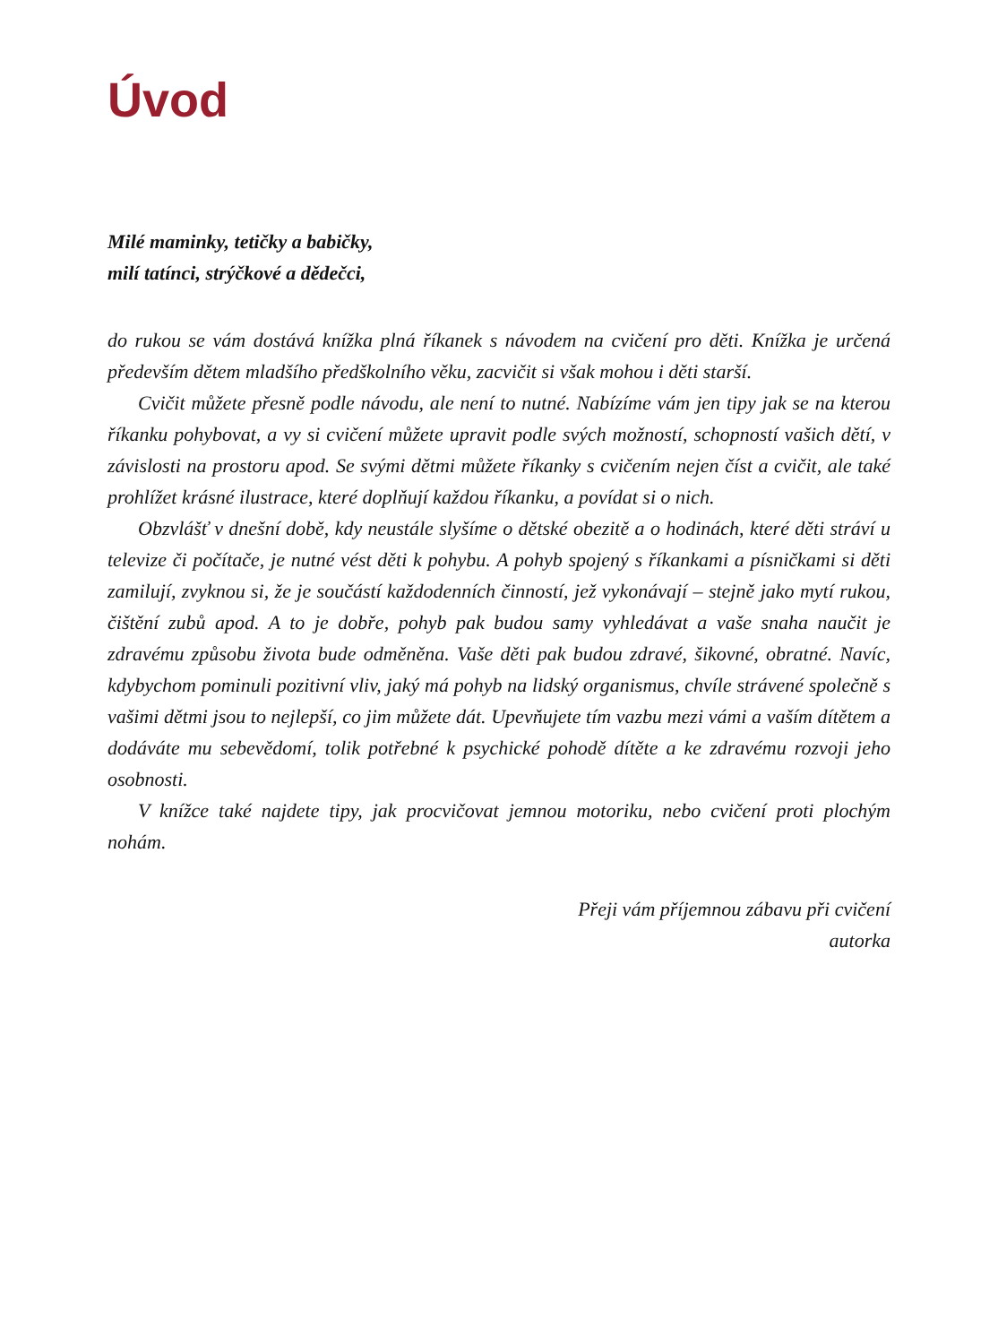Úvod
Milé maminky, tetičky a babičky,
milí tatínci, strýčkové a dědečci,
do rukou se vám dostává knížka plná říkanek s návodem na cvičení pro děti. Knížka je určená především dětem mladšího předškolního věku, zacvičit si však mohou i děti starší.
Cvičit můžete přesně podle návodu, ale není to nutné. Nabízíme vám jen tipy jak se na kterou říkanku pohybovat, a vy si cvičení můžete upravit podle svých možností, schopností vašich dětí, v závislosti na prostoru apod. Se svými dětmi můžete říkanky s cvičením nejen číst a cvičit, ale také prohlížet krásné ilustrace, které doplňují každou říkanku, a povídat si o nich.
Obzvlášť v dnešní době, kdy neustále slyšíme o dětské obezitě a o hodinách, které děti stráví u televize či počítače, je nutné vést děti k pohybu. A pohyb spojený s říkankami a písničkami si děti zamilují, zvyknou si, že je součástí každodenních činností, jež vykonávají – stejně jako mytí rukou, čištění zubů apod. A to je dobře, pohyb pak budou samy vyhledávat a vaše snaha naučit je zdravému způsobu života bude odměněna. Vaše děti pak budou zdravé, šikovné, obratné. Navíc, kdybychom pominuli pozitivní vliv, jaký má pohyb na lidský organismus, chvíle strávené společně s vašimi dětmi jsou to nejlepší, co jim můžete dát. Upevňujete tím vazbu mezi vámi a vaším dítětem a dodáváte mu sebevědomí, tolik potřebné k psychické pohodě dítěte a ke zdravému rozvoji jeho osobnosti.
V knížce také najdete tipy, jak procvičovat jemnou motoriku, nebo cvičení proti plochým nohám.
Přeji vám příjemnou zábavu při cvičení
autorka